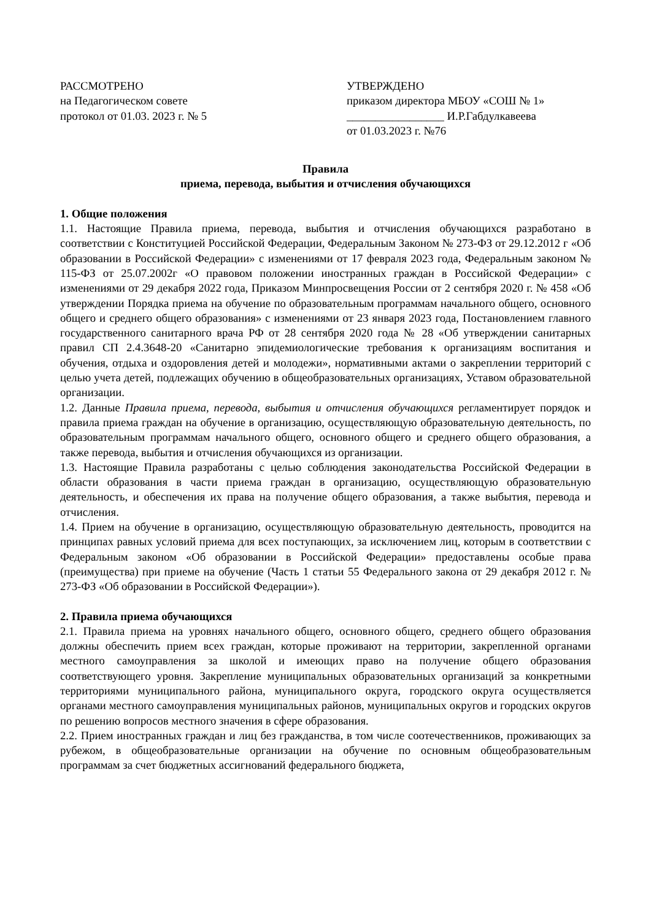РАССМОТРЕНО
на Педагогическом совете
протокол от 01.03. 2023 г. № 5
УТВЕРЖДЕНО
приказом директора МБОУ «СОШ № 1»
_________________ И.Р.Габдулкавеева
от 01.03.2023 г. №76
Правила
приема, перевода, выбытия и отчисления обучающихся
1. Общие положения
1.1. Настоящие Правила приема, перевода, выбытия и отчисления обучающихся разработано в соответствии с Конституцией Российской Федерации, Федеральным Законом № 273-ФЗ от 29.12.2012 г «Об образовании в Российской Федерации» с изменениями от 17 февраля 2023 года, Федеральным законом № 115-ФЗ от 25.07.2002г «О правовом положении иностранных граждан в Российской Федерации» с изменениями от 29 декабря 2022 года, Приказом Минпросвещения России от 2 сентября 2020 г. № 458 «Об утверждении Порядка приема на обучение по образовательным программам начального общего, основного общего и среднего общего образования» с изменениями от 23 января 2023 года, Постановлением главного государственного санитарного врача РФ от 28 сентября 2020 года № 28 «Об утверждении санитарных правил СП 2.4.3648-20 «Санитарно эпидемиологические требования к организациям воспитания и обучения, отдыха и оздоровления детей и молодежи», нормативными актами о закреплении территорий с целью учета детей, подлежащих обучению в общеобразовательных организациях, Уставом образовательной организации.
1.2. Данные Правила приема, перевода, выбытия и отчисления обучающихся регламентирует порядок и правила приема граждан на обучение в организацию, осуществляющую образовательную деятельность, по образовательным программам начального общего, основного общего и среднего общего образования, а также перевода, выбытия и отчисления обучающихся из организации.
1.3. Настоящие Правила разработаны с целью соблюдения законодательства Российской Федерации в области образования в части приема граждан в организацию, осуществляющую образовательную деятельность, и обеспечения их права на получение общего образования, а также выбытия, перевода и отчисления.
1.4. Прием на обучение в организацию, осуществляющую образовательную деятельность, проводится на принципах равных условий приема для всех поступающих, за исключением лиц, которым в соответствии с Федеральным законом «Об образовании в Российской Федерации» предоставлены особые права (преимущества) при приеме на обучение (Часть 1 статьи 55 Федерального закона от 29 декабря 2012 г. № 273-ФЗ «Об образовании в Российской Федерации»).
2. Правила приема обучающихся
2.1. Правила приема на уровнях начального общего, основного общего, среднего общего образования должны обеспечить прием всех граждан, которые проживают на территории, закрепленной органами местного самоуправления за школой и имеющих право на получение общего образования соответствующего уровня. Закрепление муниципальных образовательных организаций за конкретными территориями муниципального района, муниципального округа, городского округа осуществляется органами местного самоуправления муниципальных районов, муниципальных округов и городских округов по решению вопросов местного значения в сфере образования.
2.2. Прием иностранных граждан и лиц без гражданства, в том числе соотечественников, проживающих за рубежом, в общеобразовательные организации на обучение по основным общеобразовательным программам за счет бюджетных ассигнований федерального бюджета,